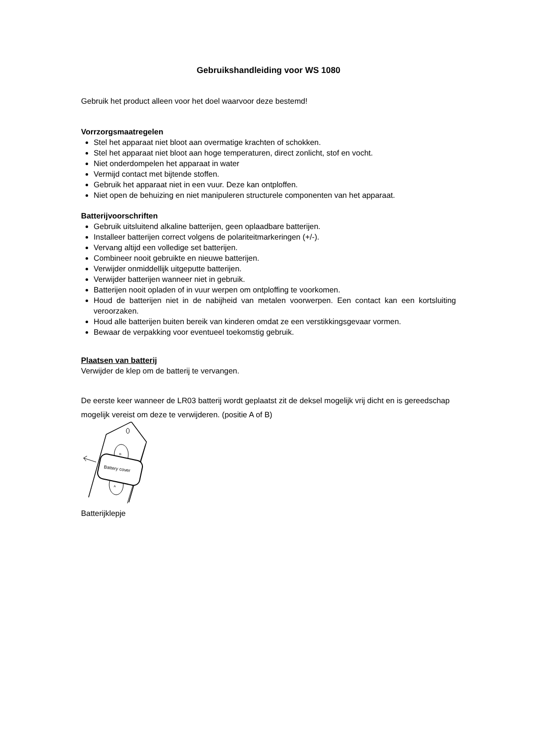Gebruikshandleiding voor WS 1080
Gebruik het product alleen voor het doel waarvoor deze bestemd!
Vorrzorgsmaatregelen
Stel het apparaat niet bloot aan overmatige krachten of schokken.
Stel het apparaat niet bloot aan hoge temperaturen, direct zonlicht, stof en vocht.
Niet onderdompelen het apparaat in water
Vermijd contact met bijtende stoffen.
Gebruik het apparaat niet in een vuur. Deze kan ontploffen.
Niet open de behuizing en niet manipuleren structurele componenten van het apparaat.
Batterijvoorschriften
Gebruik uitsluitend alkaline batterijen, geen oplaadbare batterijen.
Installeer batterijen correct volgens de polariteitmarkeringen (+/-).
Vervang altijd een volledige set batterijen.
Combineer nooit gebruikte en nieuwe batterijen.
Verwijder onmiddellijk uitgeputte batterijen.
Verwijder batterijen wanneer niet in gebruik.
Batterijen nooit opladen of in vuur werpen om ontploffing te voorkomen.
Houd de batterijen niet in de nabijheid van metalen voorwerpen. Een contact kan een kortsluiting veroorzaken.
Houd alle batterijen buiten bereik van kinderen omdat ze een verstikkingsgevaar vormen.
Bewaar de verpakking voor eventueel toekomstig gebruik.
Plaatsen van batterij
Verwijder de klep om de batterij te vervangen.
De eerste keer wanneer de LR03 batterij wordt geplaatst zit de deksel mogelijk vrij dicht en is gereedschap mogelijk vereist om deze te verwijderen. (positie A of B)
Battery cover
B
A
Batterijklepje